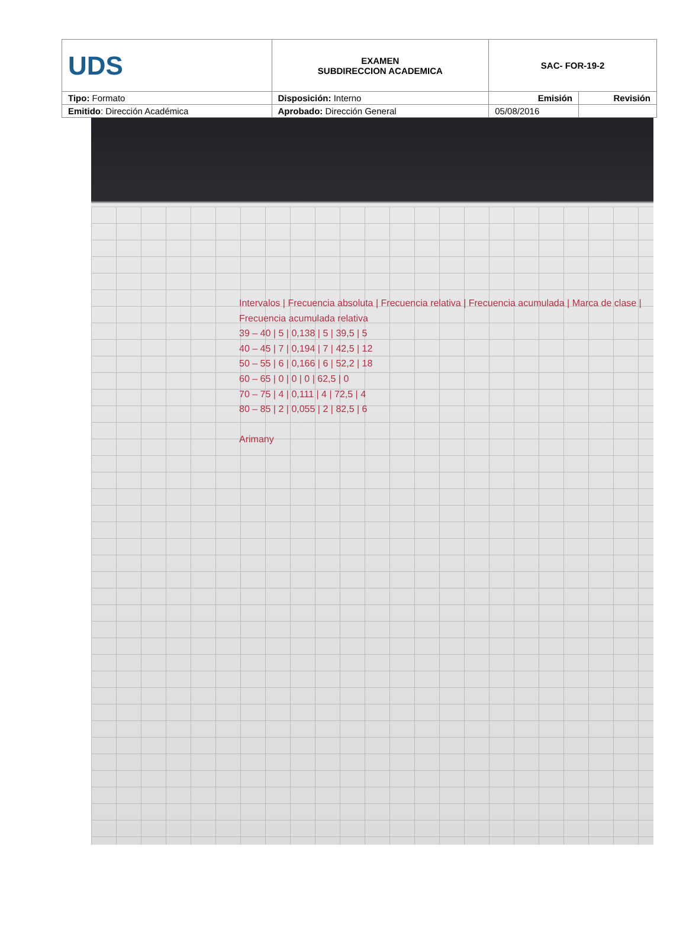| UDS | EXAMEN SUBDIRECCION ACADEMICA | SAC- FOR-19-2 | |
| Tipo: Formato | Disposición: Interno | Emisión | Revisión |
| Emitido : Dirección Académica | Aprobado: Dirección General | 05/08/2016 | |
Intervalos | Frecuencia absoluta | Frecuencia relativa | Frecuencia acumulada | Marca de clase | Frecuencia acumulada relativa
39 – 40 | 5 | 0,138 | 5 | 39,5 | 5
40 – 45 | 7 | 0,194 | 7 | 42,5 | 12
50 – 55 | 6 | 0,166 | 6 | 52,2 | 18
60 – 65 | 0 | 0 | 0 | 62,5 | 0
70 – 75 | 4 | 0,111 | 4 | 72,5 | 4
80 – 85 | 2 | 0,055 | 2 | 82,5 | 6
Arimany